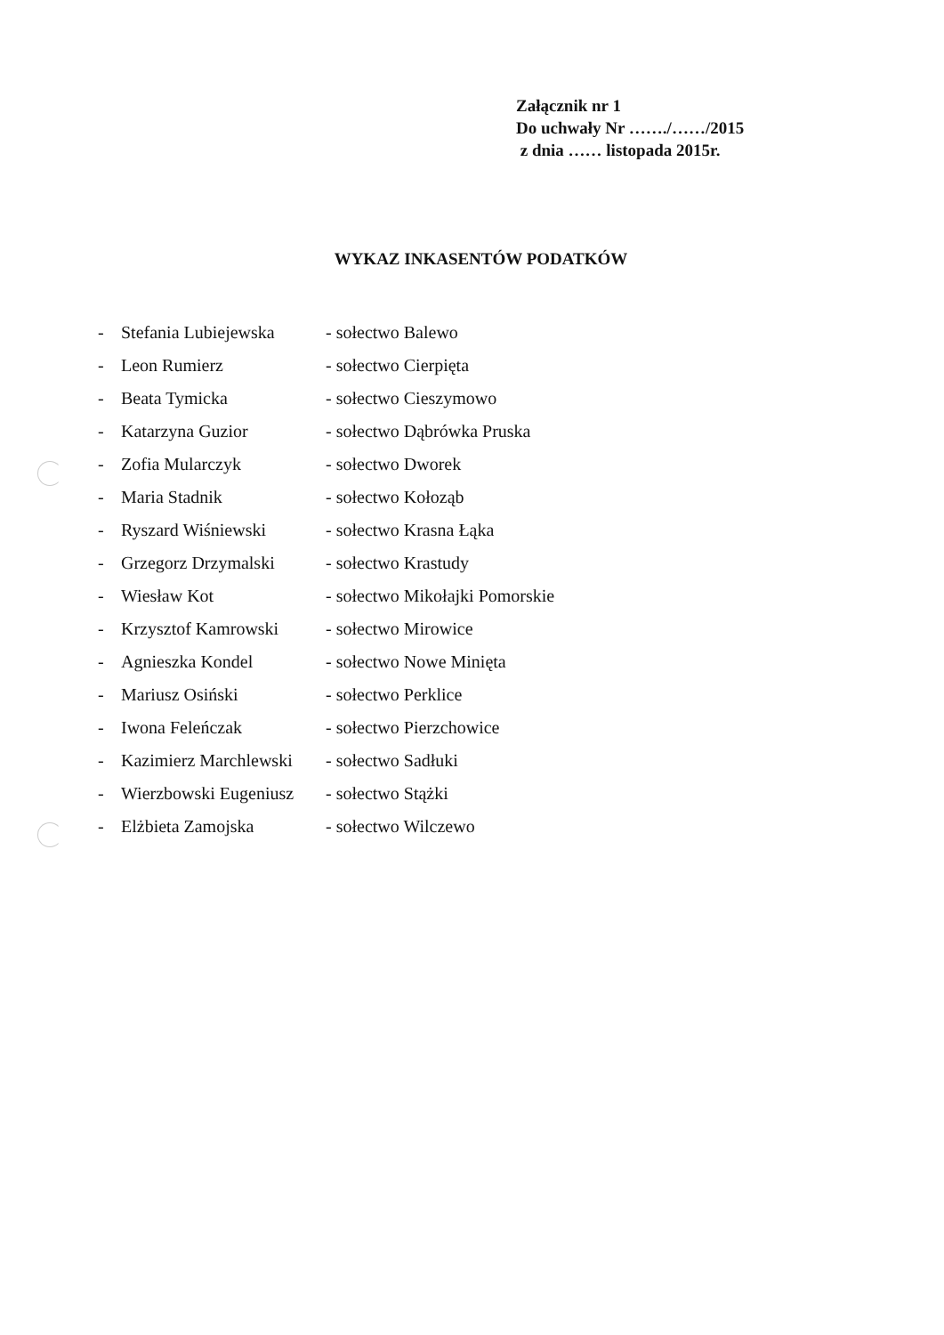Załącznik nr 1
Do uchwały Nr ……./……/2015
z dnia …… listopada 2015r.
WYKAZ INKASENTÓW PODATKÓW
- Stefania Lubiejewska - sołectwo Balewo
- Leon Rumierz - sołectwo Cierpięta
- Beata Tymicka - sołectwo Cieszymowo
- Katarzyna Guzior - sołectwo Dąbrówka Pruska
- Zofia Mularczyk - sołectwo Dworek
- Maria Stadnik - sołectwo Kołoząb
- Ryszard Wiśniewski - sołectwo Krasna Łąka
- Grzegorz Drzymalski - sołectwo Krastudy
- Wiesław Kot - sołectwo Mikołajki Pomorskie
- Krzysztof Kamrowski - sołectwo Mirowice
- Agnieszka Kondel - sołectwo Nowe Minięta
- Mariusz Osiński - sołectwo Perklice
- Iwona Feleńczak - sołectwo Pierzchowice
- Kazimierz Marchlewski - sołectwo Sadłuki
- Wierzbowski Eugeniusz - sołectwo Stążki
- Elżbieta Zamojska - sołectwo Wilczewo